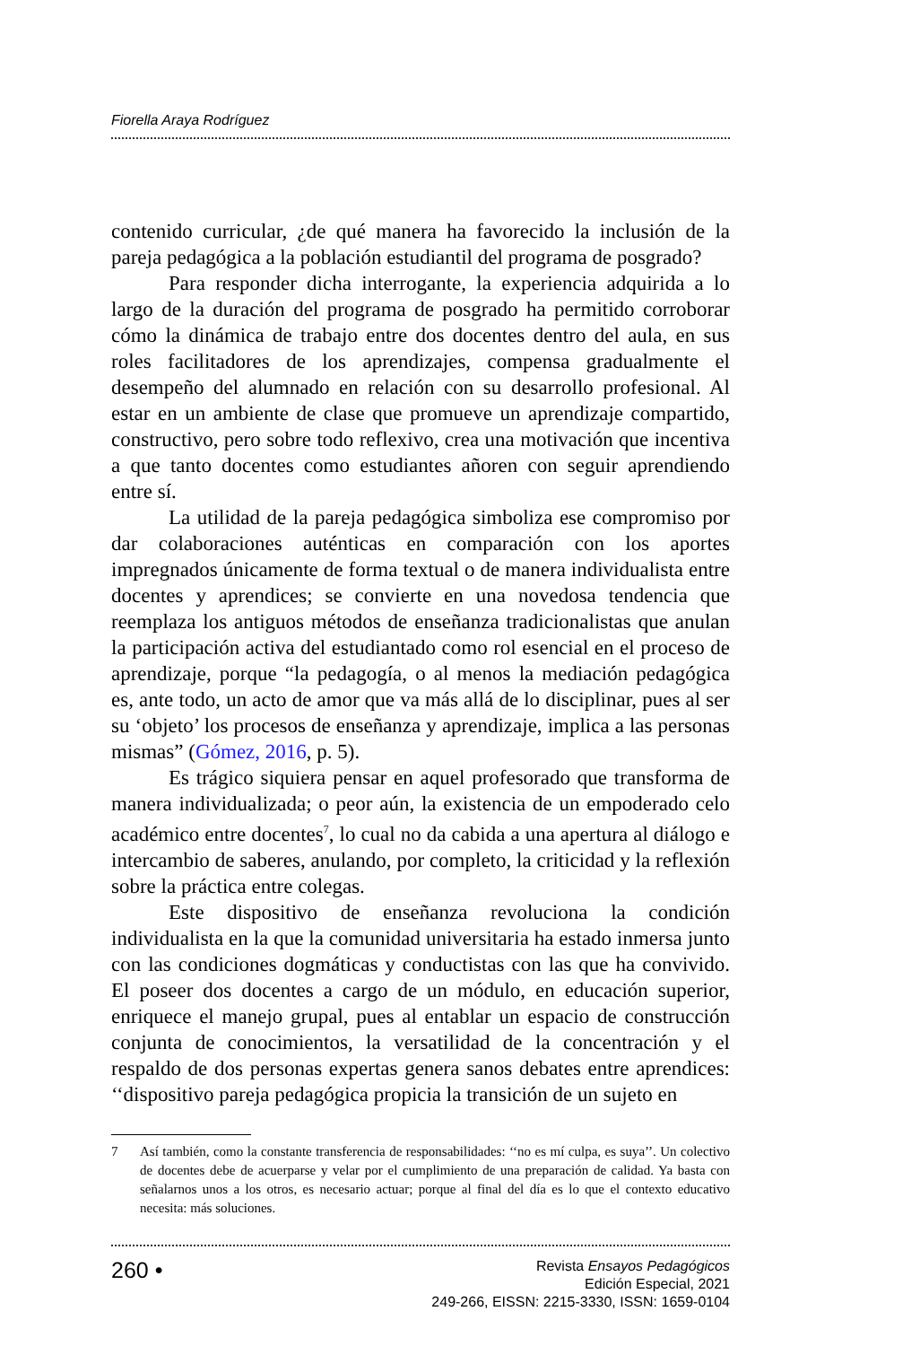Fiorella Araya Rodríguez
contenido curricular, ¿de qué manera ha favorecido la inclusión de la pareja pedagógica a la población estudiantil del programa de posgrado?
Para responder dicha interrogante, la experiencia adquirida a lo largo de la duración del programa de posgrado ha permitido corroborar cómo la dinámica de trabajo entre dos docentes dentro del aula, en sus roles facilitadores de los aprendizajes, compensa gradualmente el desempeño del alumnado en relación con su desarrollo profesional. Al estar en un ambiente de clase que promueve un aprendizaje compartido, constructivo, pero sobre todo reflexivo, crea una motivación que incentiva a que tanto docentes como estudiantes añoren con seguir aprendiendo entre sí.
La utilidad de la pareja pedagógica simboliza ese compromiso por dar colaboraciones auténticas en comparación con los aportes impregnados únicamente de forma textual o de manera individualista entre docentes y aprendices; se convierte en una novedosa tendencia que reemplaza los antiguos métodos de enseñanza tradicionalistas que anulan la participación activa del estudiantado como rol esencial en el proceso de aprendizaje, porque “la pedagogía, o al menos la mediación pedagógica es, ante todo, un acto de amor que va más allá de lo disciplinar, pues al ser su ‘objeto’ los procesos de enseñanza y aprendizaje, implica a las personas mismas” (Gómez, 2016, p. 5).
Es trágico siquiera pensar en aquel profesorado que transforma de manera individualizada; o peor aún, la existencia de un empoderado celo académico entre docentes<sup>7</sup>, lo cual no da cabida a una apertura al diálogo e intercambio de saberes, anulando, por completo, la criticidad y la reflexión sobre la práctica entre colegas.
Este dispositivo de enseñanza revoluciona la condición individualista en la que la comunidad universitaria ha estado inmersa junto con las condiciones dogmáticas y conductistas con las que ha convivido. El poseer dos docentes a cargo de un módulo, en educación superior, enriquece el manejo grupal, pues al entablar un espacio de construcción conjunta de conocimientos, la versatilidad de la concentración y el respaldo de dos personas expertas genera sanos debates entre aprendices: ‘‘dispositivo pareja pedagógica propicia la transición de un sujeto en
7 Así también, como la constante transferencia de responsabilidades: ‘‘no es mí culpa, es suya’’. Un colectivo de docentes debe de acuerparse y velar por el cumplimiento de una preparación de calidad. Ya basta con señalarnos unos a los otros, es necesario actuar; porque al final del día es lo que el contexto educativo necesita: más soluciones.
260 •
Revista Ensayos Pedagógicos
Edición Especial, 2021
249-266, EISSN: 2215-3330, ISSN: 1659-0104